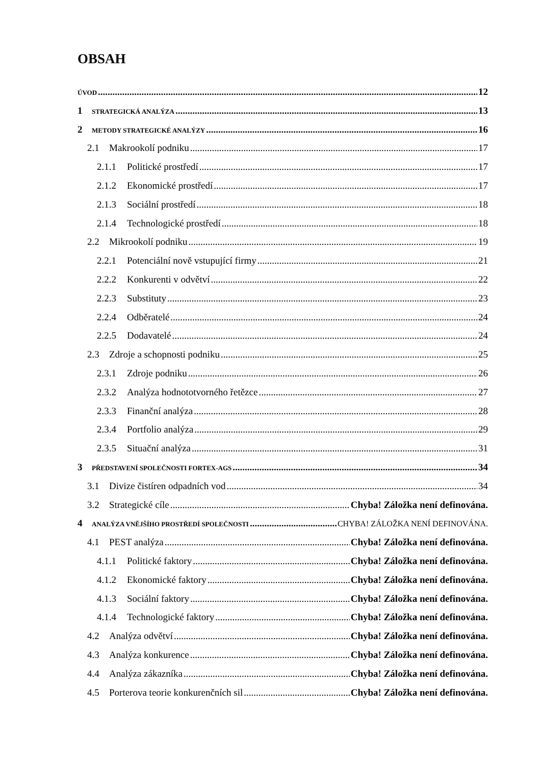OBSAH
ÚVOD 12
1 STRATEGICKÁ ANALÝZA 13
2 METODY STRATEGICKÉ ANALÝZY 16
2.1 Makrookolí podniku 17
2.1.1 Politické prostředí 17
2.1.2 Ekonomické prostředí 17
2.1.3 Sociální prostředí 18
2.1.4 Technologické prostředí 18
2.2 Mikrookolí podniku 19
2.2.1 Potenciální nově vstupující firmy 21
2.2.2 Konkurenti v odvětví 22
2.2.3 Substituty 23
2.2.4 Odběratelé 24
2.2.5 Dodavatelé 24
2.3 Zdroje a schopnosti podniku 25
2.3.1 Zdroje podniku 26
2.3.2 Analýza hodnototvorného řetězce 27
2.3.3 Finanční analýza 28
2.3.4 Portfolio analýza 29
2.3.5 Situační analýza 31
3 PŘEDSTAVENÍ SPOLEČNOSTI FORTEX-AGS 34
3.1 Divize čistíren odpadních vod 34
3.2 Strategické cíle Chyba! Záložka není definována.
4 ANALÝZA VNĚJŠÍHO PROSTŘEDÍ SPOLEČNOSTI CHYBA! ZÁLOŽKA NENÍ DEFINOVÁNA.
4.1 PEST analýza Chyba! Záložka není definována.
4.1.1 Politické faktory Chyba! Záložka není definována.
4.1.2 Ekonomické faktory Chyba! Záložka není definována.
4.1.3 Sociální faktory Chyba! Záložka není definována.
4.1.4 Technologické faktory Chyba! Záložka není definována.
4.2 Analýza odvětví Chyba! Záložka není definována.
4.3 Analýza konkurence Chyba! Záložka není definována.
4.4 Analýza zákazníka Chyba! Záložka není definována.
4.5 Porterova teorie konkurenčních sil Chyba! Záložka není definována.